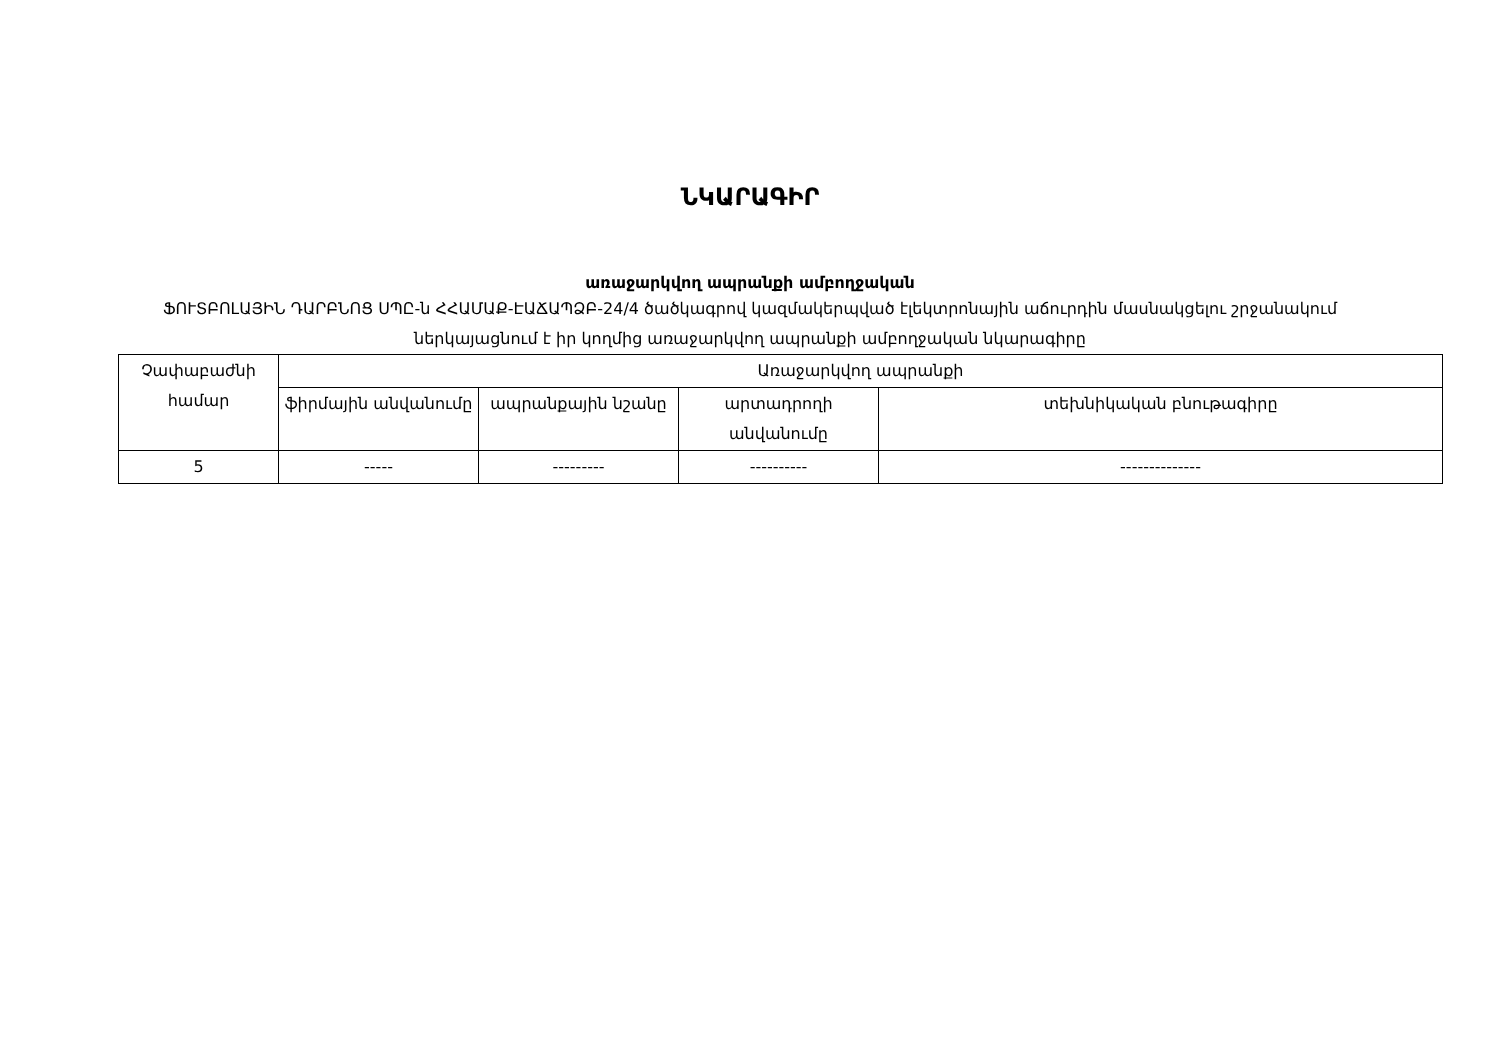ՆԿԱՐԱԳԻՐ
առաջարկվող ապրանքի ամբողջական
ՖՈՒՏԲՈԼԱՅԻՆ ԴԱՐԲՆՈՑ ՍՊԸ-ն ՀՀԱՄԱՔ-ԷԱՃԱՊՁԲ-24/4 ծածկագրով կազմակերպված էլեկտրոնային աճուրդին մասնակցելու շրջանակում ներկայացնում է իր կողմից առաջարկվող ապրանքի ամբողջական նկարագիրը
| Չափաբաժնի համար | Առաջարկվող ապրանքի | | | |
| --- | --- | --- | --- | --- |
| | ֆիրմային անվանումը | ապրանքային նշանը | արտադրողի անվանումը | տեխնիկական բնութագիրը |
| 5 | ----- | --------- | ---------- | -------------- |